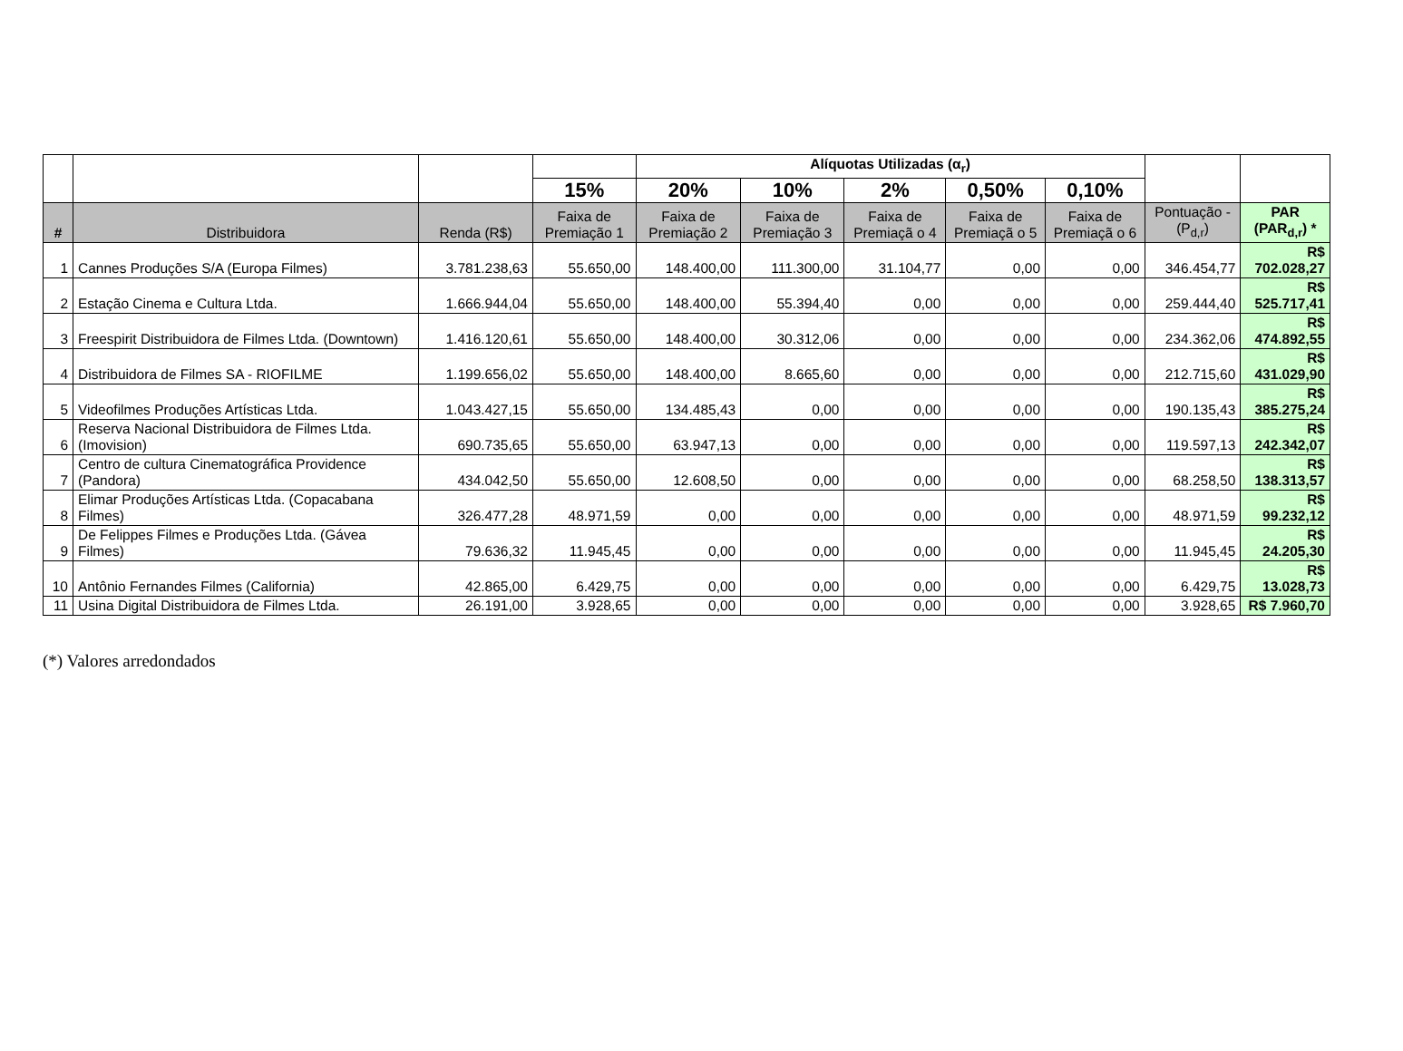| | | | | Alíquotas Utilizadas (α<sub>r</sub>) | | | | | | |
| --- | --- | --- | --- | --- | --- | --- | --- | --- | --- | --- |
| | | | 15% | 20% | 10% | 2% | 0,50% | 0,10% | | |
| # | Distribuidora | Renda (R$) | Faixa de Premiação 1 | Faixa de Premiação 2 | Faixa de Premiação 3 | Faixa de Premiaçã o 4 | Faixa de Premiaçã o 5 | Faixa de Premiaçã o 6 | Pontuação - (P<sub>d,r</sub>) | PAR (PAR<sub>d,r</sub>) * |
| 1 | Cannes Produções S/A (Europa Filmes) | 3.781.238,63 | 55.650,00 | 148.400,00 | 111.300,00 | 31.104,77 | 0,00 | 0,00 | 346.454,77 | R$ 702.028,27 |
| 2 | Estação Cinema e Cultura Ltda. | 1.666.944,04 | 55.650,00 | 148.400,00 | 55.394,40 | 0,00 | 0,00 | 0,00 | 259.444,40 | R$ 525.717,41 |
| 3 | Freespirit Distribuidora de Filmes Ltda. (Downtown) | 1.416.120,61 | 55.650,00 | 148.400,00 | 30.312,06 | 0,00 | 0,00 | 0,00 | 234.362,06 | R$ 474.892,55 |
| 4 | Distribuidora de Filmes SA - RIOFILME | 1.199.656,02 | 55.650,00 | 148.400,00 | 8.665,60 | 0,00 | 0,00 | 0,00 | 212.715,60 | R$ 431.029,90 |
| 5 | Videofilmes Produções Artísticas Ltda. | 1.043.427,15 | 55.650,00 | 134.485,43 | 0,00 | 0,00 | 0,00 | 0,00 | 190.135,43 | R$ 385.275,24 |
| 6 | Reserva Nacional Distribuidora de Filmes Ltda. (Imovision) | 690.735,65 | 55.650,00 | 63.947,13 | 0,00 | 0,00 | 0,00 | 0,00 | 119.597,13 | R$ 242.342,07 |
| 7 | Centro de cultura Cinematográfica Providence (Pandora) | 434.042,50 | 55.650,00 | 12.608,50 | 0,00 | 0,00 | 0,00 | 0,00 | 68.258,50 | R$ 138.313,57 |
| 8 | Elimar Produções Artísticas Ltda. (Copacabana Filmes) | 326.477,28 | 48.971,59 | 0,00 | 0,00 | 0,00 | 0,00 | 0,00 | 48.971,59 | R$ 99.232,12 |
| 9 | De Felippes Filmes e Produções Ltda. (Gávea Filmes) | 79.636,32 | 11.945,45 | 0,00 | 0,00 | 0,00 | 0,00 | 0,00 | 11.945,45 | R$ 24.205,30 |
| 10 | Antônio Fernandes Filmes (California) | 42.865,00 | 6.429,75 | 0,00 | 0,00 | 0,00 | 0,00 | 0,00 | 6.429,75 | R$ 13.028,73 |
| 11 | Usina Digital Distribuidora de Filmes Ltda. | 26.191,00 | 3.928,65 | 0,00 | 0,00 | 0,00 | 0,00 | 0,00 | 3.928,65 | R$ 7.960,70 |
(*) Valores arredondados